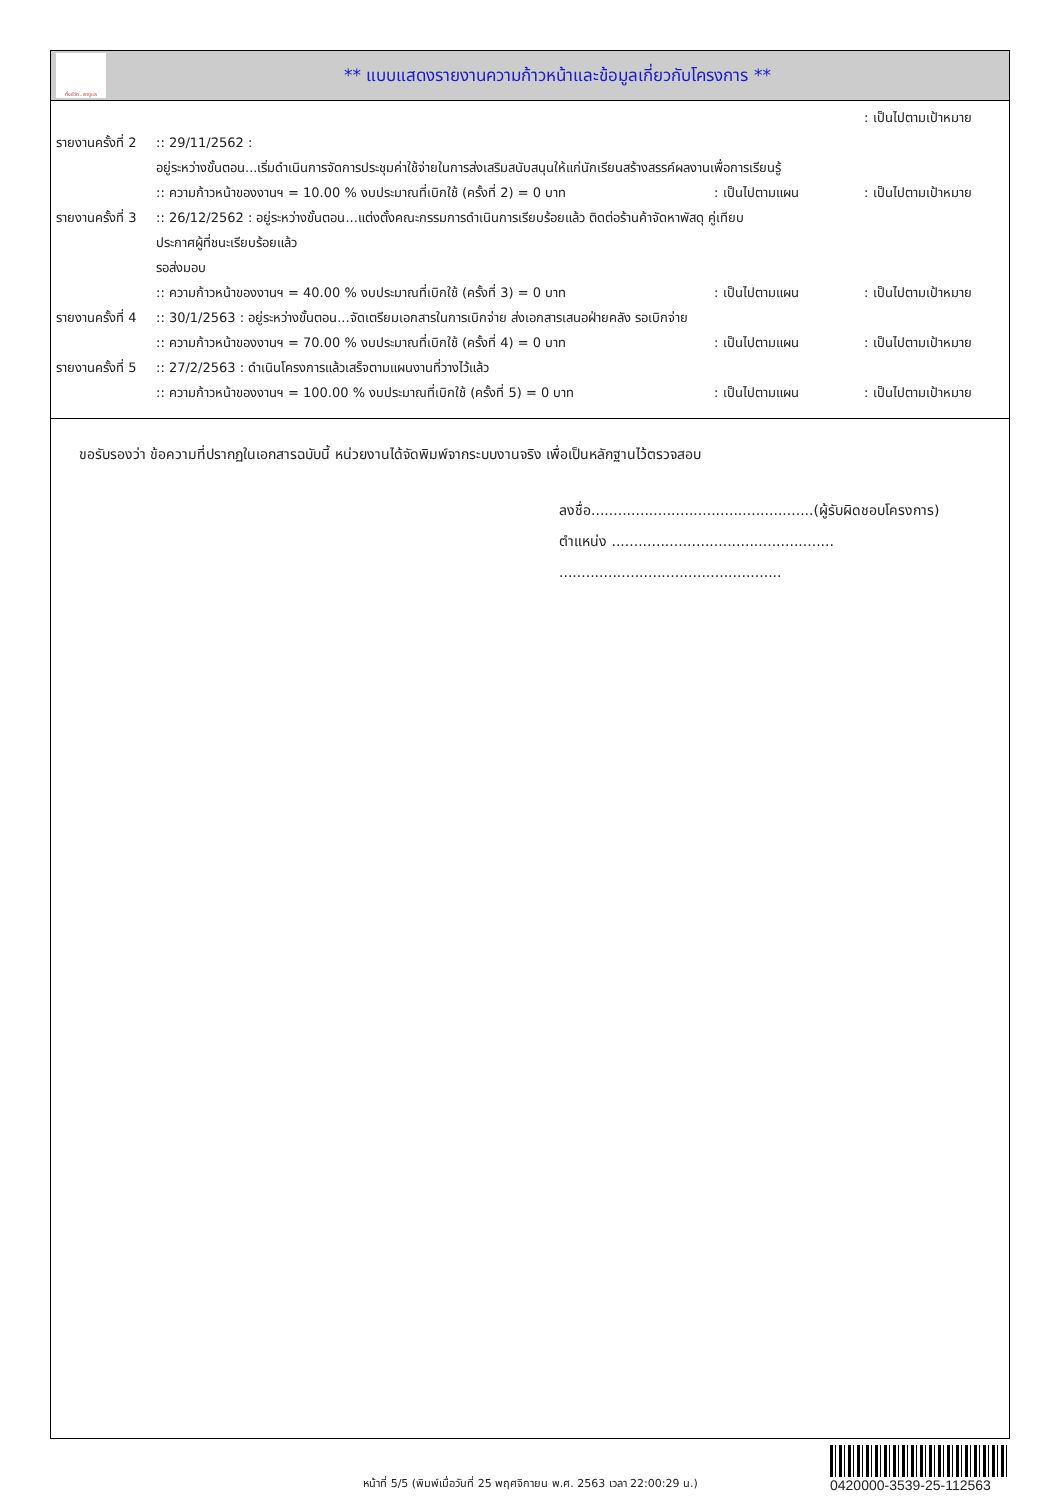ทั้งชีวิต..เราดูแล
** แบบแสดงรายงานความก้าวหน้าและข้อมูลเกี่ยวกับโครงการ **
: เป็นไปตามเป้าหมาย
รายงานครั้งที่ 2
:: 29/11/2562 :
อยู่ระหว่างขั้นตอน...เริ่มดำเนินการจัดการประชุมค่าใช้จ่ายในการส่งเสริมสนับสนุนให้แก่นักเรียนสร้างสรรค์ผลงานเพื่อการเรียนรู้
:: ความก้าวหน้าของงานฯ = 10.00 % งบประมาณที่เบิกใช้ (ครั้งที่ 2) = 0 บาท
: เป็นไปตามแผน : เป็นไปตามเป้าหมาย
รายงานครั้งที่ 3
:: 26/12/2562 : อยู่ระหว่างขั้นตอน...แต่งตั้งคณะกรรมการดำเนินการเรียบร้อยแล้ว ติดต่อร้านค้าจัดหาพัสดุ คู่เทียบ
ประกาศผู้ที่ชนะเรียบร้อยแล้ว
รอส่งมอบ
:: ความก้าวหน้าของงานฯ = 40.00 % งบประมาณที่เบิกใช้ (ครั้งที่ 3) = 0 บาท
: เป็นไปตามแผน : เป็นไปตามเป้าหมาย
รายงานครั้งที่ 4
:: 30/1/2563 : อยู่ระหว่างขั้นตอน...จัดเตรียมเอกสารในการเบิกจ่าย ส่งเอกสารเสนอฝ่ายคลัง รอเบิกจ่าย
:: ความก้าวหน้าของงานฯ = 70.00 % งบประมาณที่เบิกใช้ (ครั้งที่ 4) = 0 บาท
: เป็นไปตามแผน : เป็นไปตามเป้าหมาย
รายงานครั้งที่ 5
:: 27/2/2563 : ดำเนินโครงการแล้วเสร็จตามแผนงานที่วางไว้แล้ว
:: ความก้าวหน้าของงานฯ = 100.00 % งบประมาณที่เบิกใช้ (ครั้งที่ 5) = 0 บาท
: เป็นไปตามแผน : เป็นไปตามเป้าหมาย
ขอรับรองว่า ข้อความที่ปรากฏในเอกสารฉบับนี้ หน่วยงานได้จัดพิมพ์จากระบบงานจริง เพื่อเป็นหลักฐานไว้ตรวจสอบ
ลงชื่อ..................................................(ผู้รับผิดชอบโครงการ)
ตำแหน่ง ..................................................
..................................................
หน้าที่ 5/5 (พิมพ์เมื่อวันที่ 25 พฤศจิกายน พ.ศ. 2563 เวลา 22:00:29 น.)
0420000-3539-25-112563